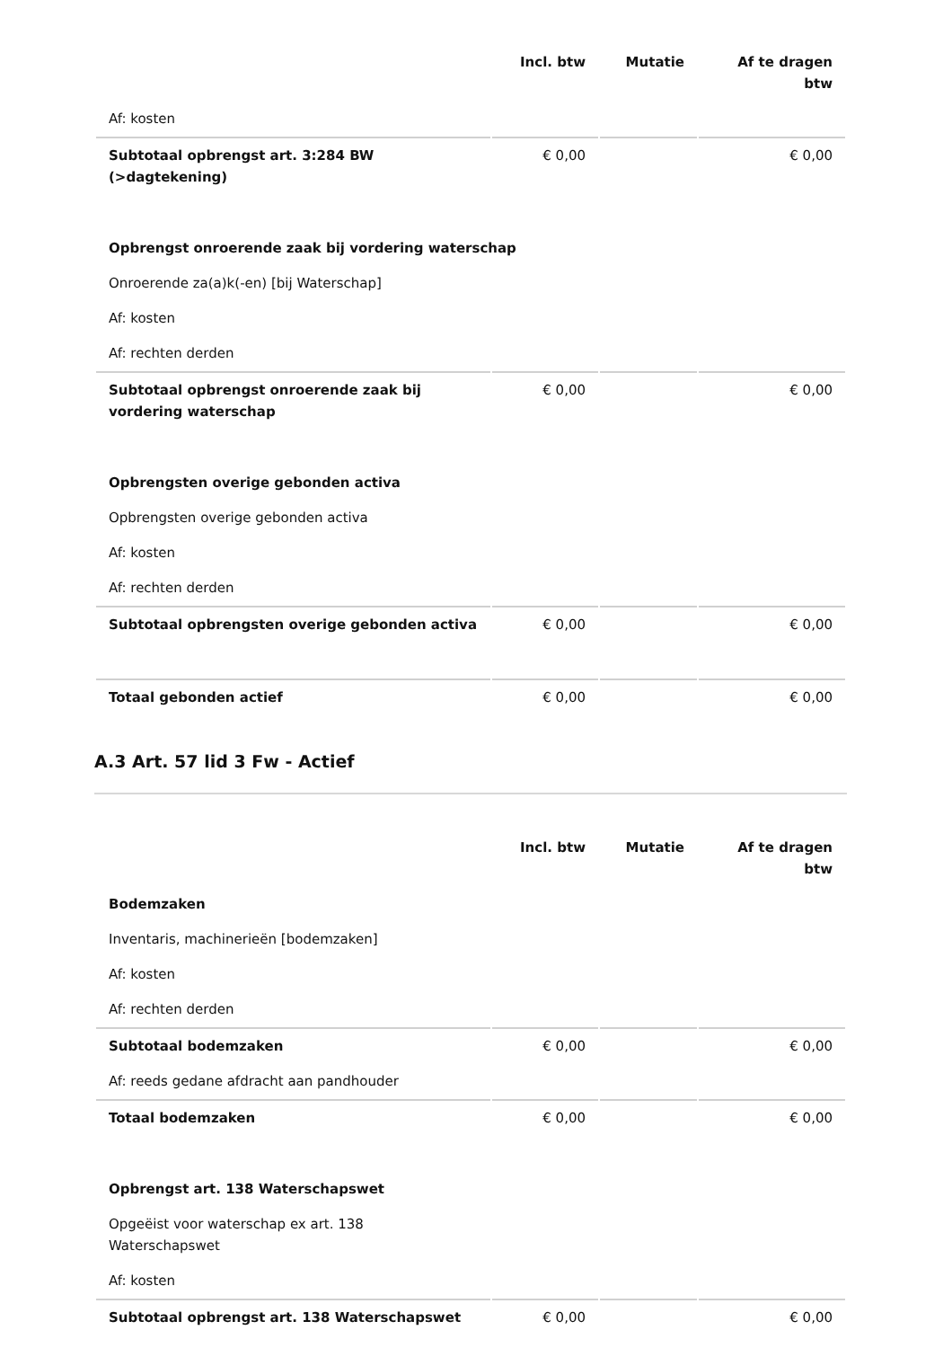| | Incl. btw | Mutatie | Af te dragen btw |
| --- | --- | --- | --- |
| Af: kosten | | | |
| Subtotaal opbrengst art. 3:284 BW (>dagtekening) | € 0,00 | | € 0,00 |
| Opbrengst onroerende zaak bij vordering waterschap | | | |
| Onroerende za(a)k(-en) [bij Waterschap] | | | |
| Af: kosten | | | |
| Af: rechten derden | | | |
| Subtotaal opbrengst onroerende zaak bij vordering waterschap | € 0,00 | | € 0,00 |
| Opbrengsten overige gebonden activa | | | |
| Opbrengsten overige gebonden activa | | | |
| Af: kosten | | | |
| Af: rechten derden | | | |
| Subtotaal opbrengsten overige gebonden activa | € 0,00 | | € 0,00 |
| Totaal gebonden actief | € 0,00 | | € 0,00 |
A.3 Art. 57 lid 3 Fw - Actief
| | Incl. btw | Mutatie | Af te dragen btw |
| --- | --- | --- | --- |
| Bodemzaken | | | |
| Inventaris, machinerieën [bodemzaken] | | | |
| Af: kosten | | | |
| Af: rechten derden | | | |
| Subtotaal bodemzaken | € 0,00 | | € 0,00 |
| Af: reeds gedane afdracht aan pandhouder | | | |
| Totaal bodemzaken | € 0,00 | | € 0,00 |
| Opbrengst art. 138 Waterschapswet | | | |
| Opgeëist voor waterschap ex art. 138 Waterschapswet | | | |
| Af: kosten | | | |
| Subtotaal opbrengst art. 138 Waterschapswet | € 0,00 | | € 0,00 |